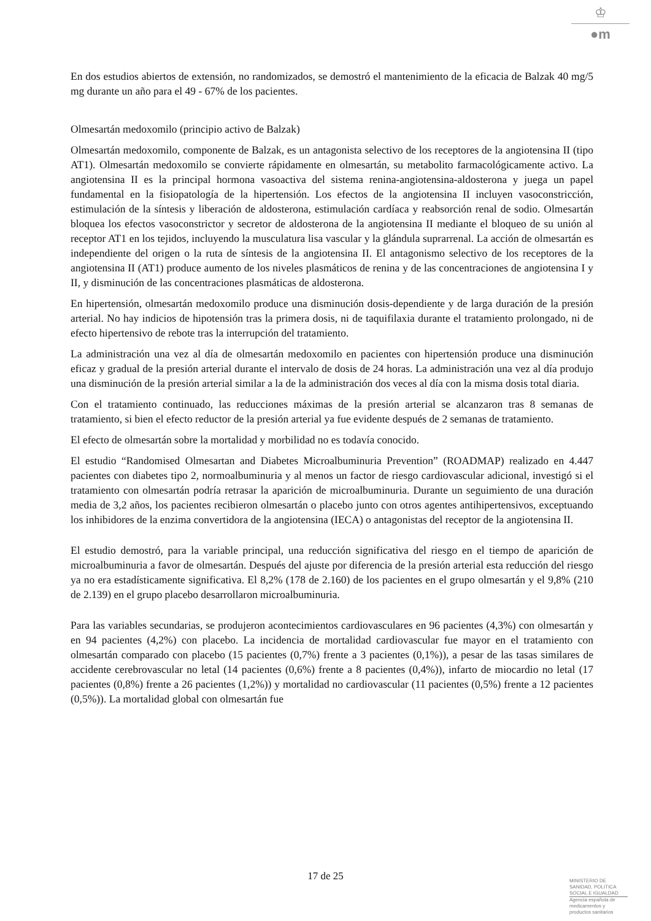♔
●m
En dos estudios abiertos de extensión, no randomizados, se demostró el mantenimiento de la eficacia de Balzak 40 mg/5 mg durante un año para el 49 - 67% de los pacientes.
Olmesartán medoxomilo (principio activo de Balzak)
Olmesartán medoxomilo, componente de Balzak, es un antagonista selectivo de los receptores de la angiotensina II (tipo AT1). Olmesartán medoxomilo se convierte rápidamente en olmesartán, su metabolito farmacológicamente activo. La angiotensina II es la principal hormona vasoactiva del sistema renina-angiotensina-aldosterona y juega un papel fundamental en la fisiopatología de la hipertensión. Los efectos de la angiotensina II incluyen vasoconstricción, estimulación de la síntesis y liberación de aldosterona, estimulación cardíaca y reabsorción renal de sodio. Olmesartán bloquea los efectos vasoconstrictor y secretor de aldosterona de la angiotensina II mediante el bloqueo de su unión al receptor AT1 en los tejidos, incluyendo la musculatura lisa vascular y la glándula suprarrenal. La acción de olmesartán es independiente del origen o la ruta de síntesis de la angiotensina II. El antagonismo selectivo de los receptores de la angiotensina II (AT1) produce aumento de los niveles plasmáticos de renina y de las concentraciones de angiotensina I y II, y disminución de las concentraciones plasmáticas de aldosterona.
En hipertensión, olmesartán medoxomilo produce una disminución dosis-dependiente y de larga duración de la presión arterial. No hay indicios de hipotensión tras la primera dosis, ni de taquifilaxia durante el tratamiento prolongado, ni de efecto hipertensivo de rebote tras la interrupción del tratamiento.
La administración una vez al día de olmesartán medoxomilo en pacientes con hipertensión produce una disminución eficaz y gradual de la presión arterial durante el intervalo de dosis de 24 horas. La administración una vez al día produjo una disminución de la presión arterial similar a la de la administración dos veces al día con la misma dosis total diaria.
Con el tratamiento continuado, las reducciones máximas de la presión arterial se alcanzaron tras 8 semanas de tratamiento, si bien el efecto reductor de la presión arterial ya fue evidente después de 2 semanas de tratamiento.
El efecto de olmesartán sobre la mortalidad y morbilidad no es todavía conocido.
El estudio “Randomised Olmesartan and Diabetes Microalbuminuria Prevention” (ROADMAP) realizado en 4.447 pacientes con diabetes tipo 2, normoalbuminuria y al menos un factor de riesgo cardiovascular adicional, investigó si el tratamiento con olmesartán podría retrasar la aparición de microalbuminuria. Durante un seguimiento de una duración media de 3,2 años, los pacientes recibieron olmesartán o placebo junto con otros agentes antihipertensivos, exceptuando los inhibidores de la enzima convertidora de la angiotensina (IECA) o antagonistas del receptor de la angiotensina II.
El estudio demostró, para la variable principal, una reducción significativa del riesgo en el tiempo de aparición de microalbuminuria a favor de olmesartán. Después del ajuste por diferencia de la presión arterial esta reducción del riesgo ya no era estadísticamente significativa. El 8,2% (178 de 2.160) de los pacientes en el grupo olmesartán y el 9,8% (210 de 2.139) en el grupo placebo desarrollaron microalbuminuria.
Para las variables secundarias, se produjeron acontecimientos cardiovasculares en 96 pacientes (4,3%) con olmesartán y en 94 pacientes (4,2%) con placebo. La incidencia de mortalidad cardiovascular fue mayor en el tratamiento con olmesartán comparado con placebo (15 pacientes (0,7%) frente a 3 pacientes (0,1%)), a pesar de las tasas similares de accidente cerebrovascular no letal (14 pacientes (0,6%) frente a 8 pacientes (0,4%)), infarto de miocardio no letal (17 pacientes (0,8%) frente a 26 pacientes (1,2%)) y mortalidad no cardiovascular (11 pacientes (0,5%) frente a 12 pacientes (0,5%)). La mortalidad global con olmesartán fue
17 de 25
MINISTERIO DE
SANIDAD, POLITICA
SOCIAL E IGUALDAD
Agencia española de
medicamentos y
productos sanitarios